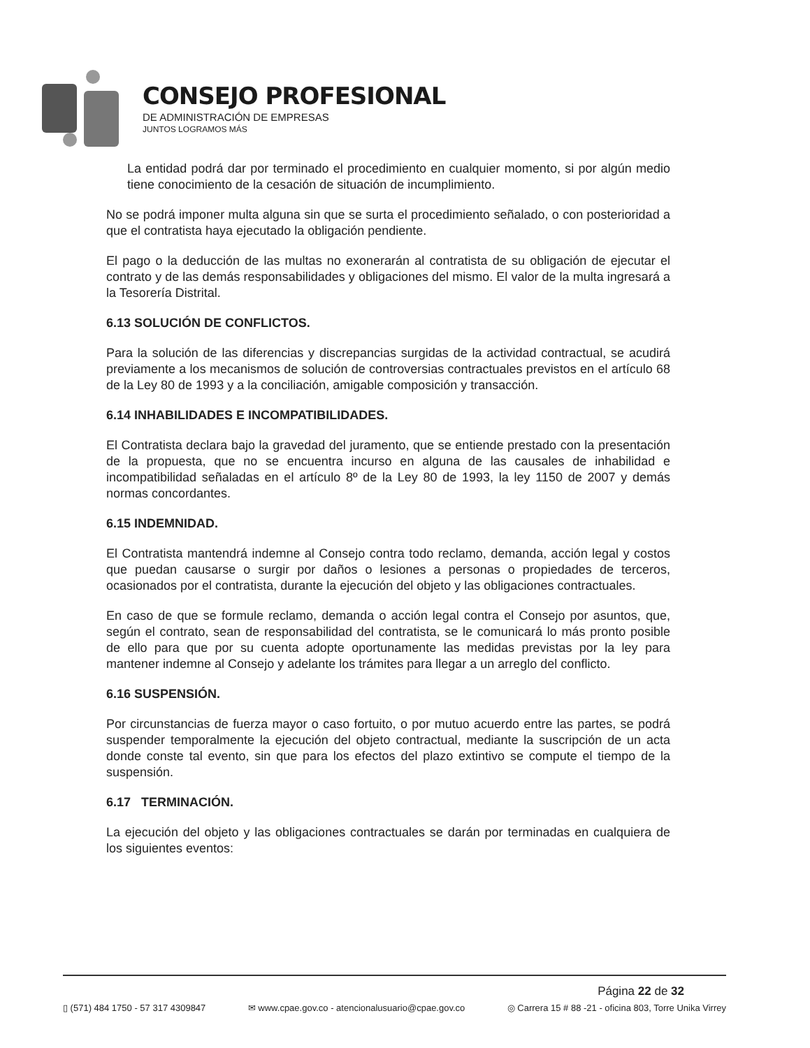CONSEJO PROFESIONAL
DE ADMINISTRACIÓN DE EMPRESAS
JUNTOS LOGRAMOS MÁS
La entidad podrá dar por terminado el procedimiento en cualquier momento, si por algún medio tiene conocimiento de la cesación de situación de incumplimiento.
No se podrá imponer multa alguna sin que se surta el procedimiento señalado, o con posterioridad a que el contratista haya ejecutado la obligación pendiente.
El pago o la deducción de las multas no exonerarán al contratista de su obligación de ejecutar el contrato y de las demás responsabilidades y obligaciones del mismo. El valor de la multa ingresará a la Tesorería Distrital.
6.13 SOLUCIÓN DE CONFLICTOS.
Para la solución de las diferencias y discrepancias surgidas de la actividad contractual, se acudirá previamente a los mecanismos de solución de controversias contractuales previstos en el artículo 68 de la Ley 80 de 1993 y a la conciliación, amigable composición y transacción.
6.14 INHABILIDADES E INCOMPATIBILIDADES.
El Contratista declara bajo la gravedad del juramento, que se entiende prestado con la presentación de la propuesta, que no se encuentra incurso en alguna de las causales de inhabilidad e incompatibilidad señaladas en el artículo 8º de la Ley 80 de 1993, la ley 1150 de 2007 y demás normas concordantes.
6.15 INDEMNIDAD.
El Contratista mantendrá indemne al Consejo contra todo reclamo, demanda, acción legal y costos que puedan causarse o surgir por daños o lesiones a personas o propiedades de terceros, ocasionados por el contratista, durante la ejecución del objeto y las obligaciones contractuales.
En caso de que se formule reclamo, demanda o acción legal contra el Consejo por asuntos, que, según el contrato, sean de responsabilidad del contratista, se le comunicará lo más pronto posible de ello para que por su cuenta adopte oportunamente las medidas previstas por la ley para mantener indemne al Consejo y adelante los trámites para llegar a un arreglo del conflicto.
6.16 SUSPENSIÓN.
Por circunstancias de fuerza mayor o caso fortuito, o por mutuo acuerdo entre las partes, se podrá suspender temporalmente la ejecución del objeto contractual, mediante la suscripción de un acta donde conste tal evento, sin que para los efectos del plazo extintivo se compute el tiempo de la suspensión.
6.17 TERMINACIÓN.
La ejecución del objeto y las obligaciones contractuales se darán por terminadas en cualquiera de los siguientes eventos:
Página 22 de 32
▯ (571) 484 1750 - 57 317 4309847 ✉ www.cpae.gov.co - atencionalusuario@cpae.gov.co ◎ Carrera 15 # 88 -21 - oficina 803, Torre Unika Virrey